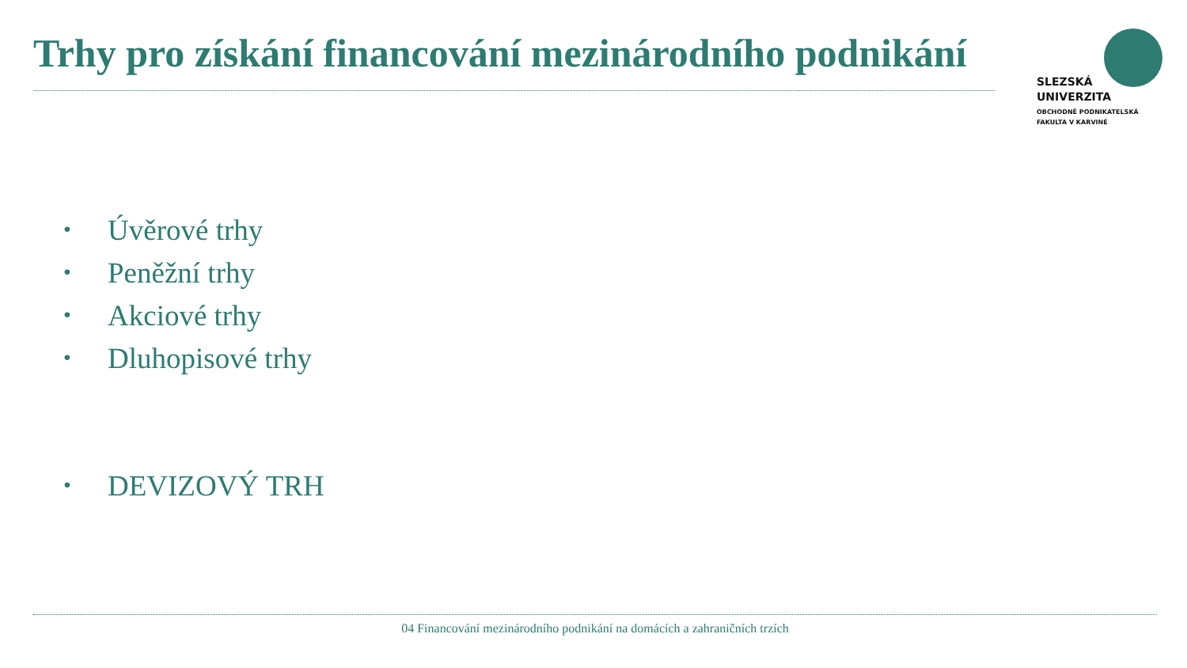Trhy pro získání financování mezinárodního podnikání
SLEZSKÁ
UNIVERZITA
OBCHODNĚ PODNIKATELSKÁ
FAKULTA V KARVINÉ
• Úvěrové trhy
• Peněžní trhy
• Akciové trhy
• Dluhopisové trhy
• DEVIZOVÝ TRH
04 Financování mezinárodního podnikání na domácích a zahraničních trzích